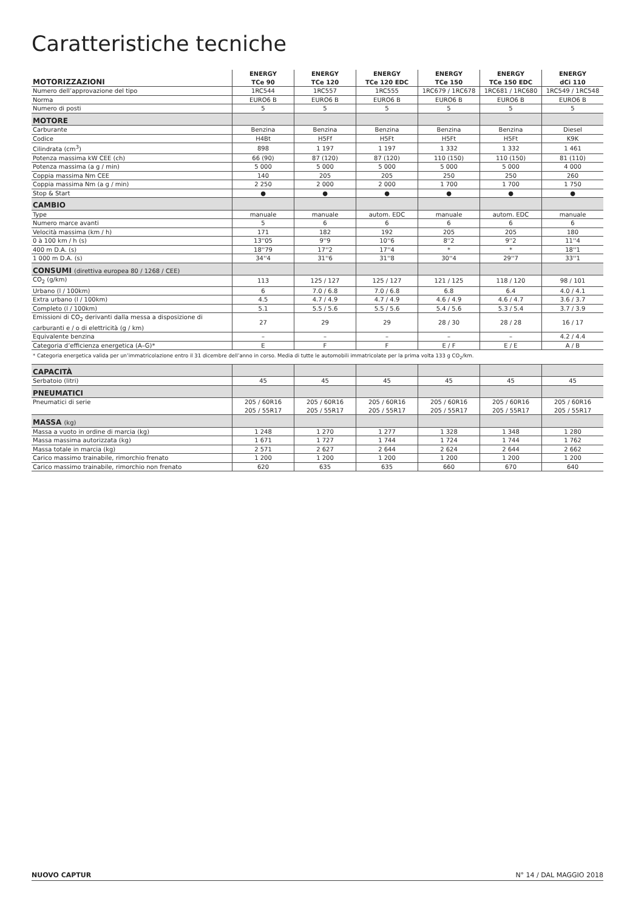Caratteristiche tecniche
| MOTORIZZAZIONI | ENERGY TCe 90 | ENERGY TCe 120 | ENERGY TCe 120 EDC | ENERGY TCe 150 | ENERGY TCe 150 EDC | ENERGY dCi 110 |
| --- | --- | --- | --- | --- | --- | --- |
| Numero dell’approvazione del tipo | 1RC544 | 1RC557 | 1RC555 | 1RC679 / 1RC678 | 1RC681 / 1RC680 | 1RC549 / 1RC548 |
| Norma | EURO6 B | EURO6 B | EURO6 B | EURO6 B | EURO6 B | EURO6 B |
| Numero di posti | 5 | 5 | 5 | 5 | 5 | 5 |
| MOTORE | | | | | | |
| Carburante | Benzina | Benzina | Benzina | Benzina | Benzina | Diesel |
| Codice | H4Bt | H5Ff | H5Ft | H5Ft | H5Ft | K9K |
| Cilindrata (cm<sup>3</sup>) | 898 | 1 197 | 1 197 | 1 332 | 1 332 | 1 461 |
| Potenza massima kW CEE (ch) | 66 (90) | 87 (120) | 87 (120) | 110 (150) | 110 (150) | 81 (110) |
| Potenza massima (a g / min) | 5 000 | 5 000 | 5 000 | 5 000 | 5 000 | 4 000 |
| Coppia massima Nm CEE | 140 | 205 | 205 | 250 | 250 | 260 |
| Coppia massima Nm (a g / min) | 2 250 | 2 000 | 2 000 | 1 700 | 1 700 | 1 750 |
| Stop & Start | ● | ● | ● | ● | ● | ● |
| CAMBIO | | | | | | |
| Type | manuale | manuale | autom. EDC | manuale | autom. EDC | manuale |
| Numero marce avanti | 5 | 6 | 6 | 6 | 6 | 6 |
| Velocità massima (km / h) | 171 | 182 | 192 | 205 | 205 | 180 |
| 0 à 100 km / h (s) | 13''05 | 9''9 | 10''6 | 8''2 | 9''2 | 11''4 |
| 400 m D.A. (s) | 18''79 | 17''2 | 17''4 | * | * | 18''1 |
| 1 000 m D.A. (s) | 34''4 | 31''6 | 31''8 | 30''4 | 29''7 | 33''1 |
| CONSUMI (direttiva europea 80 / 1268 / CEE) | | | | | | |
| CO<sub>2</sub> (g/km) | 113 | 125 / 127 | 125 / 127 | 121 / 125 | 118 / 120 | 98 / 101 |
| Urbano (l / 100km) | 6 | 7.0 / 6.8 | 7.0 / 6.8 | 6.8 | 6.4 | 4.0 / 4.1 |
| Extra urbano (l / 100km) | 4.5 | 4.7 / 4.9 | 4.7 / 4.9 | 4.6 / 4.9 | 4.6 / 4.7 | 3.6 / 3.7 |
| Completo (l / 100km) | 5.1 | 5.5 / 5.6 | 5.5 / 5.6 | 5.4 / 5.6 | 5.3 / 5.4 | 3.7 / 3.9 |
| Emissioni di CO<sub>2</sub> derivanti dalla messa a disposizione di carburanti e / o di elettricità (g / km) | 27 | 29 | 29 | 28 / 30 | 28 / 28 | 16 / 17 |
| Equivalente benzina | – | – | – | – | – | 4.2 / 4.4 |
| Categoria d’efficienza energetica (A–G)* | E | F | F | E / F | E / E | A / B |
| * Categoria energetica valida per un’immatricolazione entro il 31 dicembre dell’anno in corso. Media di tutte le automobili immatricolate per la prima volta 133 g CO<sub>2</sub>/km. | | | | | | |
| CAPACITÀ | | | | | | |
| Serbatoio (litri) | 45 | 45 | 45 | 45 | 45 | 45 |
| PNEUMATICI | | | | | | |
| Pneumatici di serie | 205 / 60R16 205 / 55R17 | 205 / 60R16 205 / 55R17 | 205 / 60R16 205 / 55R17 | 205 / 60R16 205 / 55R17 | 205 / 60R16 205 / 55R17 | 205 / 60R16 205 / 55R17 |
| MASSA (kg) | | | | | | |
| Massa a vuoto in ordine di marcia (kg) | 1 248 | 1 270 | 1 277 | 1 328 | 1 348 | 1 280 |
| Massa massima autorizzata (kg) | 1 671 | 1 727 | 1 744 | 1 724 | 1 744 | 1 762 |
| Massa totale in marcia (kg) | 2 571 | 2 627 | 2 644 | 2 624 | 2 644 | 2 662 |
| Carico massimo trainabile, rimorchio frenato | 1 200 | 1 200 | 1 200 | 1 200 | 1 200 | 1 200 |
| Carico massimo trainabile, rimorchio non frenato | 620 | 635 | 635 | 660 | 670 | 640 |
NUOVO CAPTUR N° 14 / DAL MAGGIO 2018